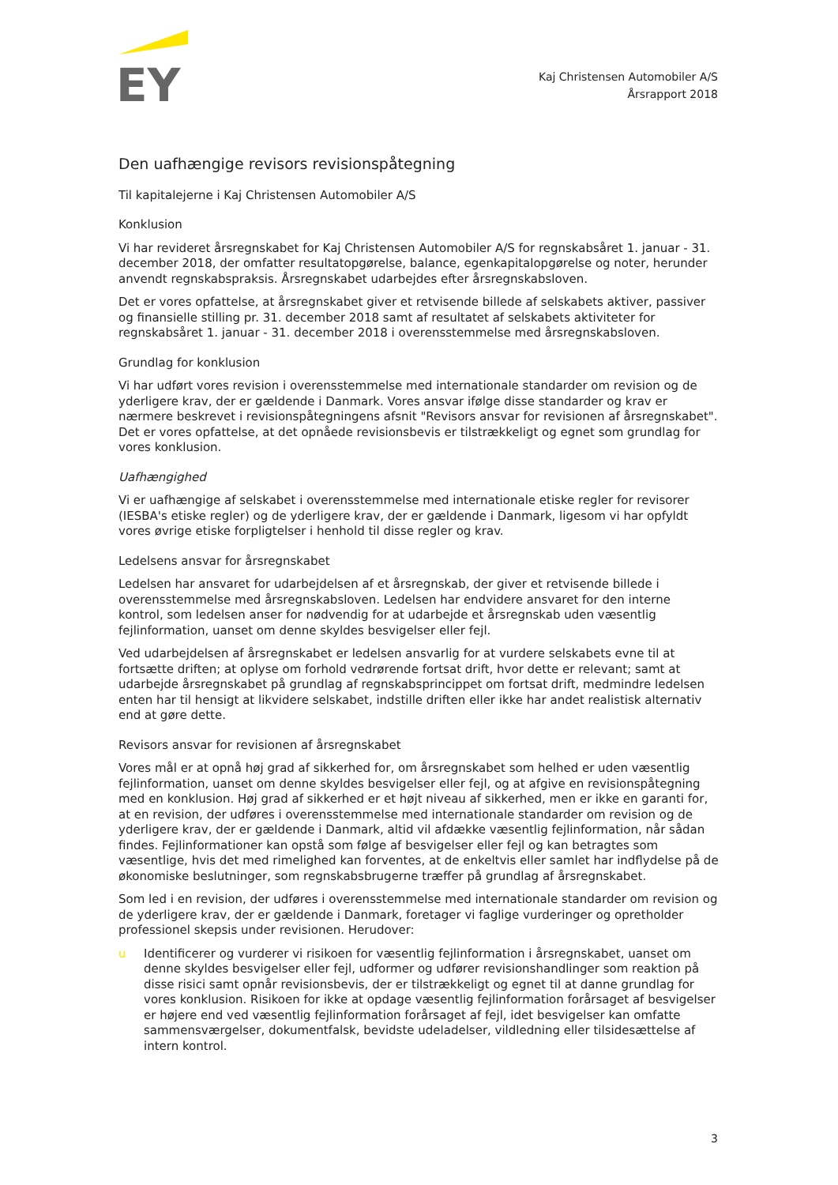EY
Kaj Christensen Automobiler A/S
Årsrapport 2018
Den uafhængige revisors revisionspåtegning
Til kapitalejerne i Kaj Christensen Automobiler A/S
Konklusion
Vi har revideret årsregnskabet for Kaj Christensen Automobiler A/S for regnskabsåret 1. januar - 31. december 2018, der omfatter resultatopgørelse, balance, egenkapitalopgørelse og noter, herunder anvendt regnskabspraksis. Årsregnskabet udarbejdes efter årsregnskabsloven.
Det er vores opfattelse, at årsregnskabet giver et retvisende billede af selskabets aktiver, passiver og finansielle stilling pr. 31. december 2018 samt af resultatet af selskabets aktiviteter for regnskabsåret 1. januar - 31. december 2018 i overensstemmelse med årsregnskabsloven.
Grundlag for konklusion
Vi har udført vores revision i overensstemmelse med internationale standarder om revision og de yderligere krav, der er gældende i Danmark. Vores ansvar ifølge disse standarder og krav er nærmere beskrevet i revisionspåtegningens afsnit "Revisors ansvar for revisionen af årsregnskabet". Det er vores opfattelse, at det opnåede revisionsbevis er tilstrækkeligt og egnet som grundlag for vores konklusion.
Uafhængighed
Vi er uafhængige af selskabet i overensstemmelse med internationale etiske regler for revisorer (IESBA's etiske regler) og de yderligere krav, der er gældende i Danmark, ligesom vi har opfyldt vores øvrige etiske forpligtelser i henhold til disse regler og krav.
Ledelsens ansvar for årsregnskabet
Ledelsen har ansvaret for udarbejdelsen af et årsregnskab, der giver et retvisende billede i overensstemmelse med årsregnskabsloven. Ledelsen har endvidere ansvaret for den interne kontrol, som ledelsen anser for nødvendig for at udarbejde et årsregnskab uden væsentlig fejlinformation, uanset om denne skyldes besvigelser eller fejl.
Ved udarbejdelsen af årsregnskabet er ledelsen ansvarlig for at vurdere selskabets evne til at fortsætte driften; at oplyse om forhold vedrørende fortsat drift, hvor dette er relevant; samt at udarbejde årsregnskabet på grundlag af regnskabsprincippet om fortsat drift, medmindre ledelsen enten har til hensigt at likvidere selskabet, indstille driften eller ikke har andet realistisk alternativ end at gøre dette.
Revisors ansvar for revisionen af årsregnskabet
Vores mål er at opnå høj grad af sikkerhed for, om årsregnskabet som helhed er uden væsentlig fejlinformation, uanset om denne skyldes besvigelser eller fejl, og at afgive en revisionspåtegning med en konklusion. Høj grad af sikkerhed er et højt niveau af sikkerhed, men er ikke en garanti for, at en revision, der udføres i overensstemmelse med internationale standarder om revision og de yderligere krav, der er gældende i Danmark, altid vil afdække væsentlig fejlinformation, når sådan findes. Fejlinformationer kan opstå som følge af besvigelser eller fejl og kan betragtes som væsentlige, hvis det med rimelighed kan forventes, at de enkeltvis eller samlet har indflydelse på de økonomiske beslutninger, som regnskabsbrugerne træffer på grundlag af årsregnskabet.
Som led i en revision, der udføres i overensstemmelse med internationale standarder om revision og de yderligere krav, der er gældende i Danmark, foretager vi faglige vurderinger og opretholder professionel skepsis under revisionen. Herudover:
u Identificerer og vurderer vi risikoen for væsentlig fejlinformation i årsregnskabet, uanset om denne skyldes besvigelser eller fejl, udformer og udfører revisionshandlinger som reaktion på disse risici samt opnår revisionsbevis, der er tilstrækkeligt og egnet til at danne grundlag for vores konklusion. Risikoen for ikke at opdage væsentlig fejlinformation forårsaget af besvigelser er højere end ved væsentlig fejlinformation forårsaget af fejl, idet besvigelser kan omfatte sammensværgelser, dokumentfalsk, bevidste udeladelser, vildledning eller tilsidesættelse af intern kontrol.
3